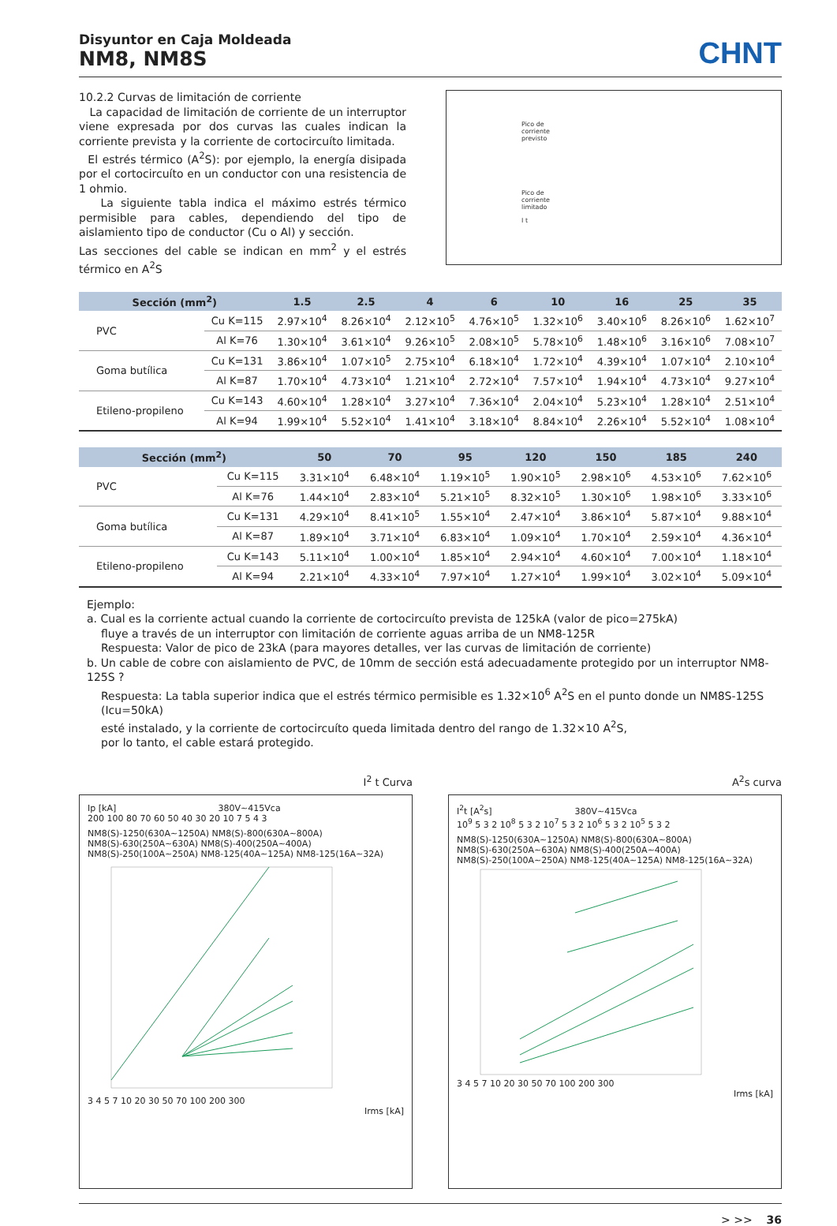Disyuntor en Caja Moldeada
NM8, NM8S
CHNT
10.2.2 Curvas de limitación de corriente
La capacidad de limitación de corriente de un interruptor viene expresada por dos curvas las cuales indican la corriente prevista y la corriente de cortocircuíto limitada.
El estrés térmico (A<sup>2</sup>S): por ejemplo, la energía disipada por el cortocircuíto en un conductor con una resistencia de 1 ohmio.
La siguiente tabla indica el máximo estrés térmico permisible para cables, dependiendo del tipo de aislamiento tipo de conductor (Cu o Al) y sección.
Las secciones del cable se indican en mm<sup>2</sup> y el estrés térmico en A<sup>2</sup>S
Pico de
corriente
previsto
Pico de
corriente
limitado
I t
| Sección (mm<sup>2</sup>) | | 1.5 | 2.5 | 4 | 6 | 10 | 16 | 25 | 35 |
| --- | --- | --- | --- | --- | --- | --- | --- | --- | --- |
| PVC | Cu K=115 | 2.97×10<sup>4</sup> | 8.26×10<sup>4</sup> | 2.12×10<sup>5</sup> | 4.76×10<sup>5</sup> | 1.32×10<sup>6</sup> | 3.40×10<sup>6</sup> | 8.26×10<sup>6</sup> | 1.62×10<sup>7</sup> |
| | Al K=76 | 1.30×10<sup>4</sup> | 3.61×10<sup>4</sup> | 9.26×10<sup>5</sup> | 2.08×10<sup>5</sup> | 5.78×10<sup>6</sup> | 1.48×10<sup>6</sup> | 3.16×10<sup>6</sup> | 7.08×10<sup>7</sup> |
| Goma butílica | Cu K=131 | 3.86×10<sup>4</sup> | 1.07×10<sup>5</sup> | 2.75×10<sup>4</sup> | 6.18×10<sup>4</sup> | 1.72×10<sup>4</sup> | 4.39×10<sup>4</sup> | 1.07×10<sup>4</sup> | 2.10×10<sup>4</sup> |
| | Al K=87 | 1.70×10<sup>4</sup> | 4.73×10<sup>4</sup> | 1.21×10<sup>4</sup> | 2.72×10<sup>4</sup> | 7.57×10<sup>4</sup> | 1.94×10<sup>4</sup> | 4.73×10<sup>4</sup> | 9.27×10<sup>4</sup> |
| Etileno-propileno | Cu K=143 | 4.60×10<sup>4</sup> | 1.28×10<sup>4</sup> | 3.27×10<sup>4</sup> | 7.36×10<sup>4</sup> | 2.04×10<sup>4</sup> | 5.23×10<sup>4</sup> | 1.28×10<sup>4</sup> | 2.51×10<sup>4</sup> |
| | Al K=94 | 1.99×10<sup>4</sup> | 5.52×10<sup>4</sup> | 1.41×10<sup>4</sup> | 3.18×10<sup>4</sup> | 8.84×10<sup>4</sup> | 2.26×10<sup>4</sup> | 5.52×10<sup>4</sup> | 1.08×10<sup>4</sup> |
| Sección (mm<sup>2</sup>) | | 50 | 70 | 95 | 120 | 150 | 185 | 240 |
| --- | --- | --- | --- | --- | --- | --- | --- | --- |
| PVC | Cu K=115 | 3.31×10<sup>4</sup> | 6.48×10<sup>4</sup> | 1.19×10<sup>5</sup> | 1.90×10<sup>5</sup> | 2.98×10<sup>6</sup> | 4.53×10<sup>6</sup> | 7.62×10<sup>6</sup> |
| | Al K=76 | 1.44×10<sup>4</sup> | 2.83×10<sup>4</sup> | 5.21×10<sup>5</sup> | 8.32×10<sup>5</sup> | 1.30×10<sup>6</sup> | 1.98×10<sup>6</sup> | 3.33×10<sup>6</sup> |
| Goma butílica | Cu K=131 | 4.29×10<sup>4</sup> | 8.41×10<sup>5</sup> | 1.55×10<sup>4</sup> | 2.47×10<sup>4</sup> | 3.86×10<sup>4</sup> | 5.87×10<sup>4</sup> | 9.88×10<sup>4</sup> |
| | Al K=87 | 1.89×10<sup>4</sup> | 3.71×10<sup>4</sup> | 6.83×10<sup>4</sup> | 1.09×10<sup>4</sup> | 1.70×10<sup>4</sup> | 2.59×10<sup>4</sup> | 4.36×10<sup>4</sup> |
| Etileno-propileno | Cu K=143 | 5.11×10<sup>4</sup> | 1.00×10<sup>4</sup> | 1.85×10<sup>4</sup> | 2.94×10<sup>4</sup> | 4.60×10<sup>4</sup> | 7.00×10<sup>4</sup> | 1.18×10<sup>4</sup> |
| | Al K=94 | 2.21×10<sup>4</sup> | 4.33×10<sup>4</sup> | 7.97×10<sup>4</sup> | 1.27×10<sup>4</sup> | 1.99×10<sup>4</sup> | 3.02×10<sup>4</sup> | 5.09×10<sup>4</sup> |
Ejemplo:
a. Cual es la corriente actual cuando la corriente de cortocircuíto prevista de 125kA (valor de pico=275kA)
fluye a través de un interruptor con limitación de corriente aguas arriba de un NM8-125R
Respuesta: Valor de pico de 23kA (para mayores detalles, ver las curvas de limitación de corriente)
b. Un cable de cobre con aislamiento de PVC, de 10mm de sección está adecuadamente protegido por un interruptor NM8-125S ?
Respuesta: La tabla superior indica que el estrés térmico permisible es 1.32×10<sup>6</sup> A<sup>2</sup>S en el punto donde un NM8S-125S (Icu=50kA)
esté instalado, y la corriente de cortocircuíto queda limitada dentro del rango de 1.32×10 A<sup>2</sup>S,
por lo tanto, el cable estará protegido.
I<sup>2</sup> t Curva
Ip [kA] 380V~415Vca
200 100 80 70 60 50 40 30 20 10 7 5 4 3
NM8(S)-1250(630A~1250A) NM8(S)-800(630A~800A) NM8(S)-630(250A~630A) NM8(S)-400(250A~400A) NM8(S)-250(100A~250A) NM8-125(40A~125A) NM8-125(16A~32A)
3 4 5 7 10 20 30 50 70 100 200 300
Irms [kA]
A<sup>2</sup>s curva
I<sup>2</sup>t [A<sup>2</sup>s] 380V~415Vca
10<sup>9</sup> 5 3 2 10<sup>8</sup> 5 3 2 10<sup>7</sup> 5 3 2 10<sup>6</sup> 5 3 2 10<sup>5</sup> 5 3 2
NM8(S)-1250(630A~1250A) NM8(S)-800(630A~800A) NM8(S)-630(250A~630A) NM8(S)-400(250A~400A) NM8(S)-250(100A~250A) NM8-125(40A~125A) NM8-125(16A~32A)
3 4 5 7 10 20 30 50 70 100 200 300
Irms [kA]
> >> 36